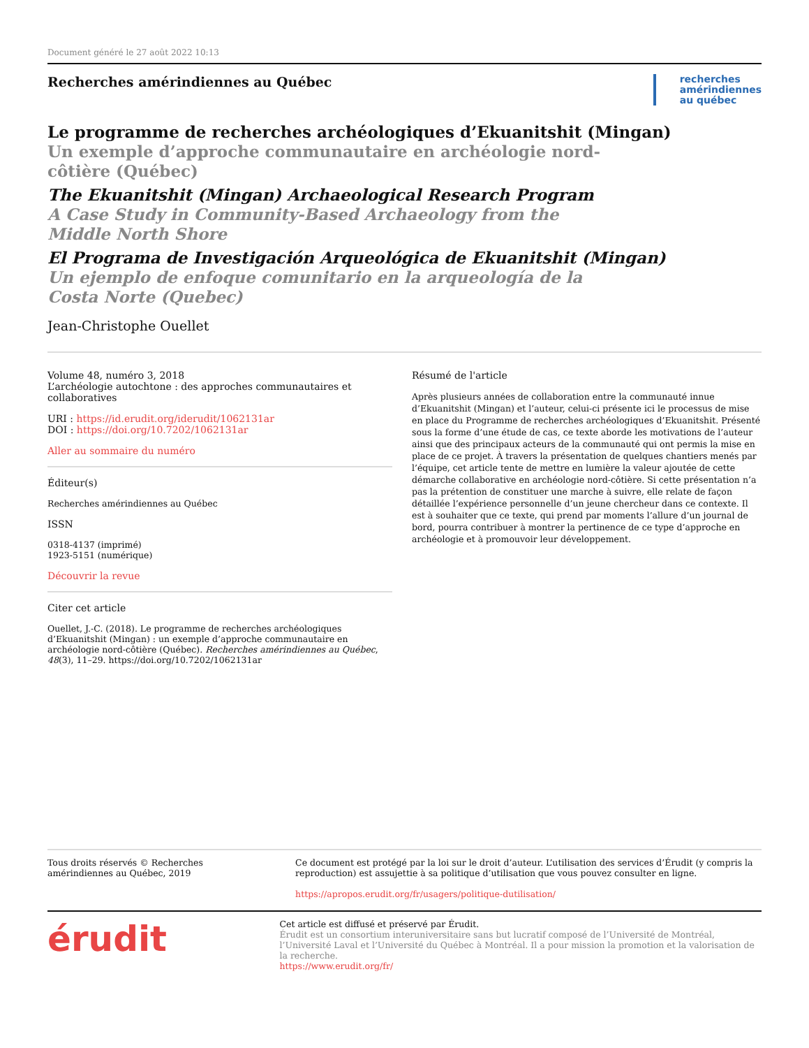Document généré le 27 août 2022 10:13
Recherches amérindiennes au Québec
recherches
amérindiennes
au québec
Le programme de recherches archéologiques d’Ekuanitshit (Mingan)
Un exemple d’approche communautaire en archéologie nord-côtière (Québec)
The Ekuanitshit (Mingan) Archaeological Research Program
A Case Study in Community-Based Archaeology from the Middle North Shore
El Programa de Investigación Arqueológica de Ekuanitshit (Mingan)
Un ejemplo de enfoque comunitario en la arqueología de la Costa Norte (Quebec)
Jean-Christophe Ouellet
Volume 48, numéro 3, 2018
L’archéologie autochtone : des approches communautaires et collaboratives
URI : https://id.erudit.org/iderudit/1062131ar
DOI : https://doi.org/10.7202/1062131ar
Aller au sommaire du numéro
Éditeur(s)
Recherches amérindiennes au Québec
ISSN
0318-4137 (imprimé)
1923-5151 (numérique)
Découvrir la revue
Citer cet article
Ouellet, J.-C. (2018). Le programme de recherches archéologiques d’Ekuanitshit (Mingan) : un exemple d’approche communautaire en archéologie nord-côtière (Québec). Recherches amérindiennes au Québec, 48(3), 11–29. https://doi.org/10.7202/1062131ar
Résumé de l'article
Après plusieurs années de collaboration entre la communauté innue d’Ekuanitshit (Mingan) et l’auteur, celui-ci présente ici le processus de mise en place du Programme de recherches archéologiques d’Ekuanitshit. Présenté sous la forme d’une étude de cas, ce texte aborde les motivations de l’auteur ainsi que des principaux acteurs de la communauté qui ont permis la mise en place de ce projet. À travers la présentation de quelques chantiers menés par l’équipe, cet article tente de mettre en lumière la valeur ajoutée de cette démarche collaborative en archéologie nord-côtière. Si cette présentation n’a pas la prétention de constituer une marche à suivre, elle relate de façon détaillée l’expérience personnelle d’un jeune chercheur dans ce contexte. Il est à souhaiter que ce texte, qui prend par moments l’allure d’un journal de bord, pourra contribuer à montrer la pertinence de ce type d’approche en archéologie et à promouvoir leur développement.
Tous droits réservés © Recherches amérindiennes au Québec, 2019 Ce document est protégé par la loi sur le droit d’auteur. L’utilisation des services d’Érudit (y compris la reproduction) est assujettie à sa politique d’utilisation que vous pouvez consulter en ligne.
https://apropos.erudit.org/fr/usagers/politique-dutilisation/
érudit
Cet article est diffusé et préservé par Érudit.
Érudit est un consortium interuniversitaire sans but lucratif composé de l’Université de Montréal, l’Université Laval et l’Université du Québec à Montréal. Il a pour mission la promotion et la valorisation de la recherche.
https://www.erudit.org/fr/